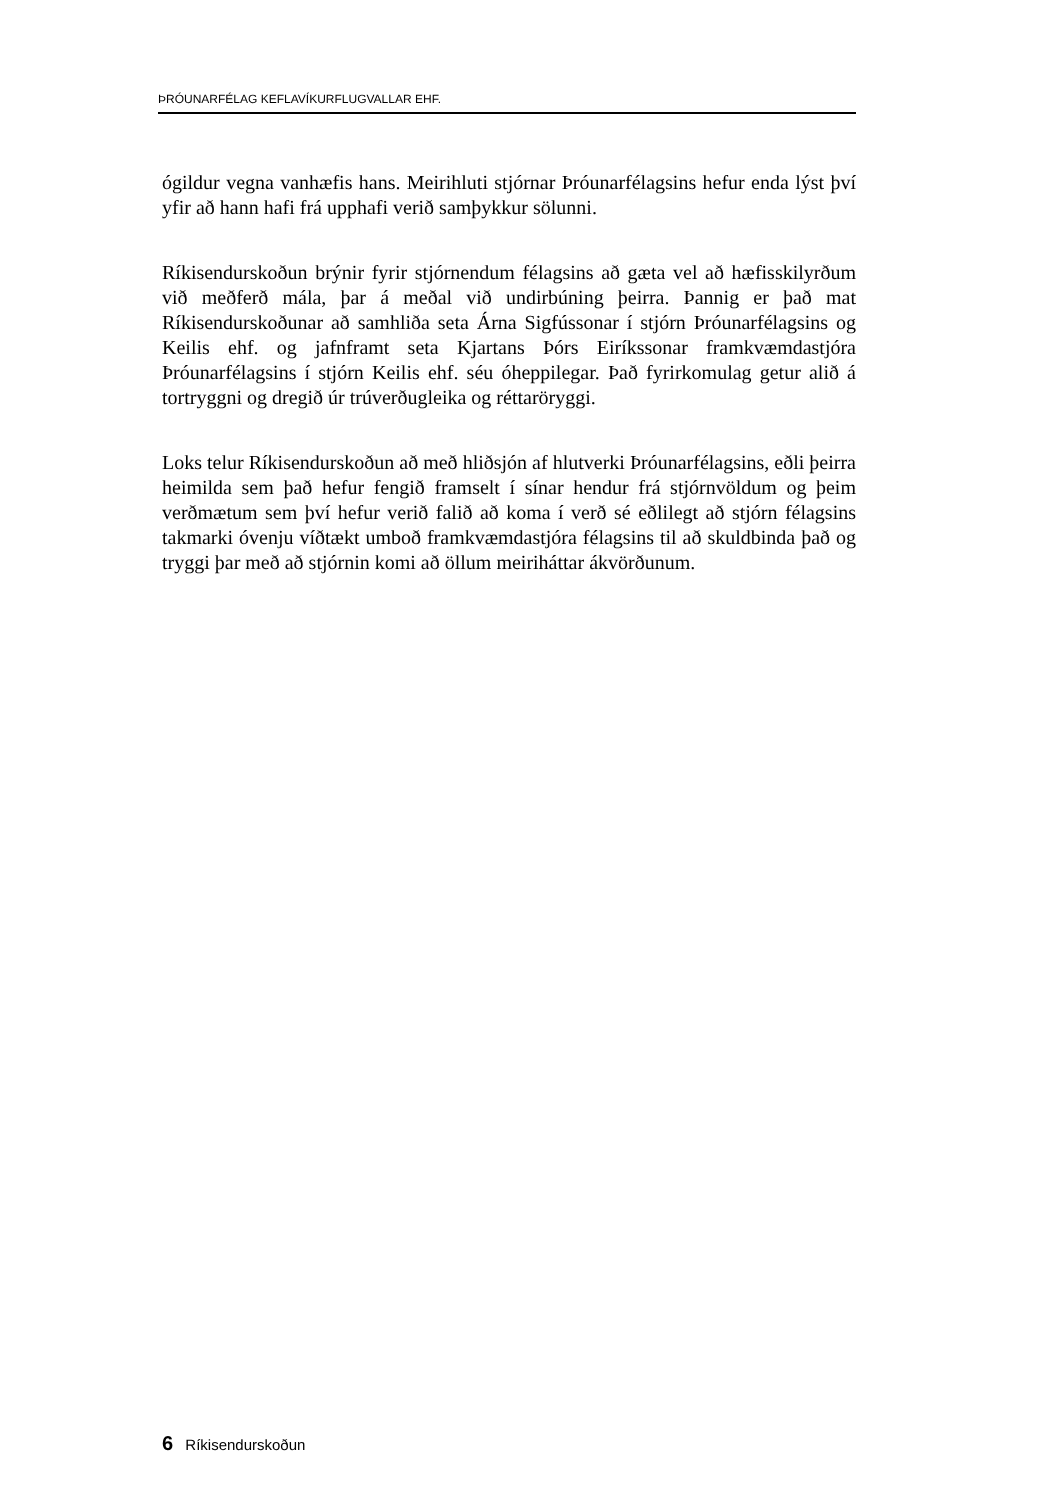ÞRÓUNARFÉLAG KEFLAVÍKURFLUGVALLAR EHF.
ógildur vegna vanhæfis hans. Meirihluti stjórnar Þróunarfélagsins hefur enda lýst því yfir að hann hafi frá upphafi verið samþykkur sölunni.
Ríkisendurskoðun brýnir fyrir stjórnendum félagsins að gæta vel að hæfis­skilyrðum við meðferð mála, þar á meðal við undirbúning þeirra. Þannig er það mat Ríkisendurskoðunar að samhliða seta Árna Sigfússonar í stjórn Þróunarfélagsins og Keilis ehf. og jafnframt seta Kjartans Þórs Eiríkssonar framkvæmdastjóra Þróunarfélagsins í stjórn Keilis ehf. séu óheppilegar. Það fyrirkomulag getur alið á tortryggni og dregið úr trúverðugleika og réttar­öryggi.
Loks telur Ríkisendurskoðun að með hliðsjón af hlutverki Þróunarfélagsins, eðli þeirra heimilda sem það hefur fengið framselt í sínar hendur frá stjórnvöldum og þeim verðmætum sem því hefur verið falið að koma í verð sé eðlilegt að stjórn félagsins takmarki óvenju víðtækt umboð framkvæmda­stjóra félagsins til að skuldbinda það og tryggi þar með að stjórnin komi að öllum meiriháttar ákvörðunum.
6 Ríkisendurskoðun